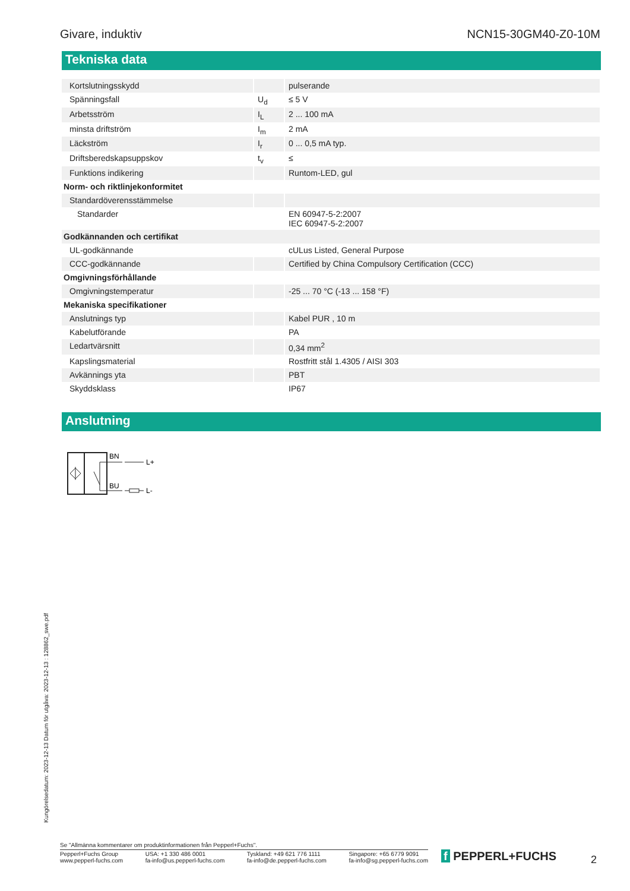Givare, induktiv NCN15-30GM40-Z0-10M
Tekniska data
| Kortslutningsskydd | | pulserande |
| Spänningsfall | U<sub>d</sub> | ≤ 5 V |
| Arbetsström | I<sub>L</sub> | 2 ... 100 mA |
| minsta driftström | I<sub>m</sub> | 2 mA |
| Läckström | I<sub>r</sub> | 0 ... 0,5 mA typ. |
| Driftsberedskapsuppskov | t<sub>v</sub> | ≤ |
| Funktions indikering | | Runtom-LED, gul |
| Norm- och riktlinjekonformitet | | |
| Standardöverensstämmelse | | |
| Standarder | | EN 60947-5-2:2007 IEC 60947-5-2:2007 |
| Godkännanden och certifikat | | |
| UL-godkännande | | cULus Listed, General Purpose |
| CCC-godkännande | | Certified by China Compulsory Certification (CCC) |
| Omgivningsförhållande | | |
| Omgivningstemperatur | | -25 ... 70 °C (-13 ... 158 °F) |
| Mekaniska specifikationer | | |
| Anslutnings typ | | Kabel PUR , 10 m |
| Kabelutförande | | PA |
| Ledartvärsnitt | | 0,34 mm<sup>2</sup> |
| Kapslingsmaterial | | Rostfritt stål 1.4305 / AISI 303 |
| Avkännings yta | | PBT |
| Skyddsklass | | IP67 |
Anslutning
BN
BU
L+
L-
Kungörelsedatum: 2023-12-13 Datum för utgåva: 2023-12-13 : 128862_swe.pdf
Se "Allmänna kommentarer om produktinformationen från Pepperl+Fuchs".
Pepperl+Fuchs Group
www.pepperl-fuchs.com USA: +1 330 486 0001
fa-info@us.pepperl-fuchs.com Tyskland: +49 621 776 1111
fa-info@de.pepperl-fuchs.com Singapore: +65 6779 9091
fa-info@sg.pepperl-fuchs.com
f PEPPERL+FUCHS 2